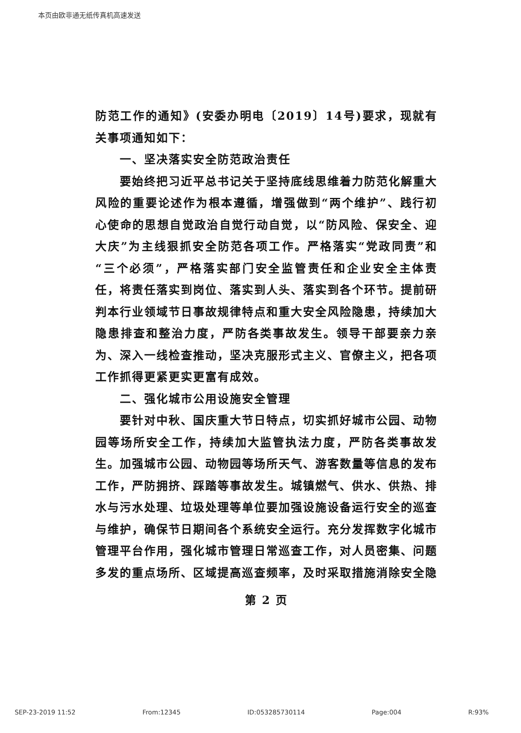本页由欧非通无纸传真机高速发送
防范工作的通知》(安委办明电〔2019〕14号)要求，现就有关事项通知如下：
一、坚决落实安全防范政治责任
要始终把习近平总书记关于坚持底线思维着力防范化解重大风险的重要论述作为根本遵循，增强做到“两个维护”、践行初心使命的思想自觉政治自觉行动自觉，以“防风险、保安全、迎大庆”为主线狠抓安全防范各项工作。严格落实“党政同责”和“三个必须”，严格落实部门安全监管责任和企业安全主体责任，将责任落实到岗位、落实到人头、落实到各个环节。提前研判本行业领域节日事故规律特点和重大安全风险隐患，持续加大隐患排查和整治力度，严防各类事故发生。领导干部要亲力亲为、深入一线检查推动，坚决克服形式主义、官僚主义，把各项工作抓得更紧更实更富有成效。
二、强化城市公用设施安全管理
要针对中秋、国庆重大节日特点，切实抓好城市公园、动物园等场所安全工作，持续加大监管执法力度，严防各类事故发生。加强城市公园、动物园等场所天气、游客数量等信息的发布工作，严防拥挤、踩踏等事故发生。城镇燃气、供水、供热、排水与污水处理、垃圾处理等单位要加强设施设备运行安全的巡查与维护，确保节日期间各个系统安全运行。充分发挥数字化城市管理平台作用，强化城市管理日常巡查工作，对人员密集、问题多发的重点场所、区域提高巡查频率，及时采取措施消除安全隐
第 2 页
SEP-23-2019 11:52 From:12345 ID:053285730114 Page:004 R:93%